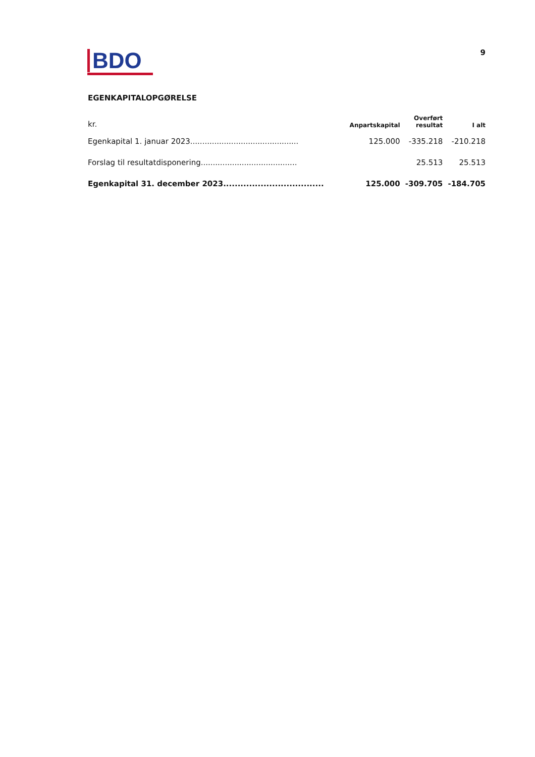BDO
9
EGENKAPITALOPGØRELSE
| kr. | Anpartskapital | Overført resultat | I alt |
| --- | --- | --- | --- |
| Egenkapital 1. januar 2023............................................. | 125.000 | -335.218 | -210.218 |
| Forslag til resultatdisponering........................................ | | 25.513 | 25.513 |
| Egenkapital 31. december 2023................................... | 125.000 | -309.705 | -184.705 |